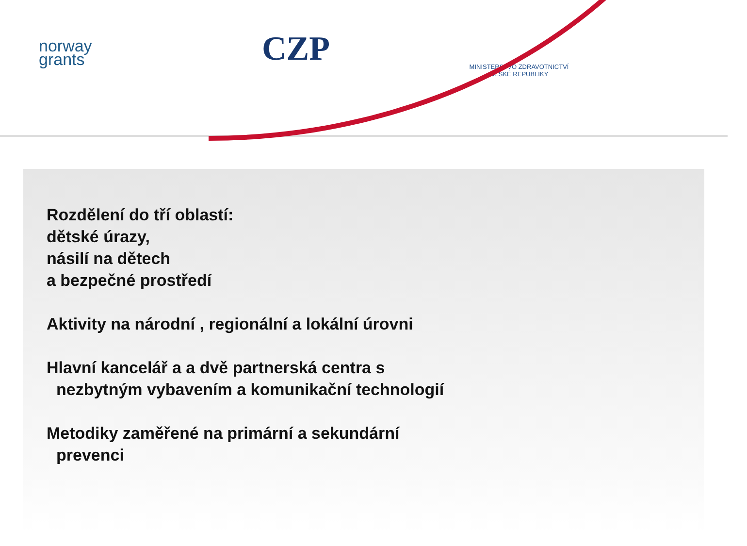norway
grants
CZP
MINISTERSTVO ZDRAVOTNICTVÍ
ČESKÉ REPUBLIKY
Rozdělení do tří oblastí:
dětské úrazy,
násilí na dětech
a bezpečné prostředí
Aktivity na národní , regionální a lokální úrovni
Hlavní kancelář a a dvě partnerská centra s
nezbytným vybavením a komunikační technologií
Metodiky zaměřené na primární a sekundární
prevenci